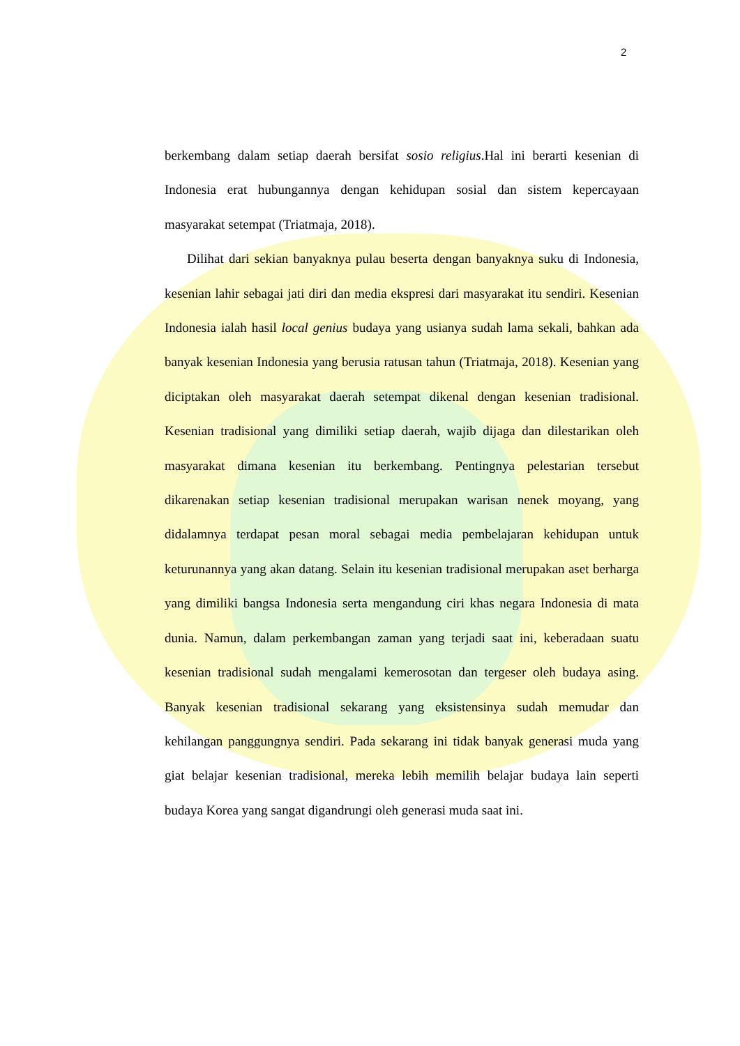2
berkembang dalam setiap daerah bersifat sosio religius.Hal ini berarti kesenian di Indonesia erat hubungannya dengan kehidupan sosial dan sistem kepercayaan masyarakat setempat (Triatmaja, 2018).
Dilihat dari sekian banyaknya pulau beserta dengan banyaknya suku di Indonesia, kesenian lahir sebagai jati diri dan media ekspresi dari masyarakat itu sendiri. Kesenian Indonesia ialah hasil local genius budaya yang usianya sudah lama sekali, bahkan ada banyak kesenian Indonesia yang berusia ratusan tahun (Triatmaja, 2018). Kesenian yang diciptakan oleh masyarakat daerah setempat dikenal dengan kesenian tradisional. Kesenian tradisional yang dimiliki setiap daerah, wajib dijaga dan dilestarikan oleh masyarakat dimana kesenian itu berkembang. Pentingnya pelestarian tersebut dikarenakan setiap kesenian tradisional merupakan warisan nenek moyang, yang didalamnya terdapat pesan moral sebagai media pembelajaran kehidupan untuk keturunannya yang akan datang. Selain itu kesenian tradisional merupakan aset berharga yang dimiliki bangsa Indonesia serta mengandung ciri khas negara Indonesia di mata dunia. Namun, dalam perkembangan zaman yang terjadi saat ini, keberadaan suatu kesenian tradisional sudah mengalami kemerosotan dan tergeser oleh budaya asing. Banyak kesenian tradisional sekarang yang eksistensinya sudah memudar dan kehilangan panggungnya sendiri. Pada sekarang ini tidak banyak generasi muda yang giat belajar kesenian tradisional, mereka lebih memilih belajar budaya lain seperti budaya Korea yang sangat digandrungi oleh generasi muda saat ini.